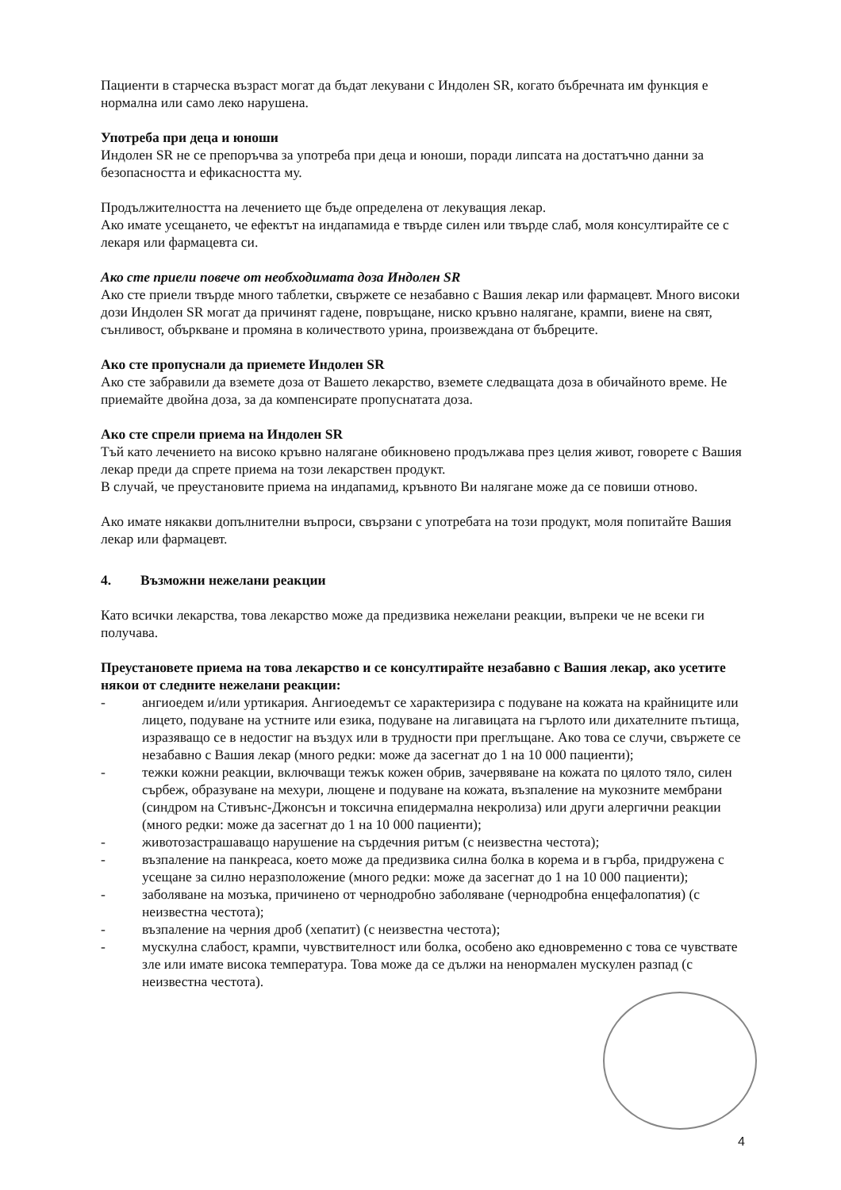Пациенти в старческа възраст могат да бъдат лекувани с Индолен SR, когато бъбречната им функция е нормална или само леко нарушена.
Употреба при деца и юноши
Индолен SR не се препоръчва за употреба при деца и юноши, поради липсата на достатъчно данни за безопасността и ефикасността му.
Продължителността на лечението ще бъде определена от лекуващия лекар.
Ако имате усещането, че ефектът на индапамида е твърде силен или твърде слаб, моля консултирайте се с лекаря или фармацевта си.
Ако сте приели повече от необходимата доза Индолен SR
Ако сте приели твърде много таблетки, свържете се незабавно с Вашия лекар или фармацевт. Много високи дози Индолен SR могат да причинят гадене, повръщане, ниско кръвно налягане, крампи, виене на свят, сънливост, объркване и промяна в количеството урина, произвеждана от бъбреците.
Ако сте пропуснали да приемете Индолен SR
Ако сте забравили да вземете доза от Вашето лекарство, вземете следващата доза в обичайното време. Не приемайте двойна доза, за да компенсирате пропуснатата доза.
Ако сте спрели приема на Индолен SR
Тъй като лечението на високо кръвно налягане обикновено продължава през целия живот, говорете с Вашия лекар преди да спрете приема на този лекарствен продукт.
В случай, че преустановите приема на индапамид, кръвното Ви налягане може да се повиши отново.
Ако имате някакви допълнителни въпроси, свързани с употребата на този продукт, моля попитайте Вашия лекар или фармацевт.
4. Възможни нежелани реакции
Като всички лекарства, това лекарство може да предизвика нежелани реакции, въпреки че не всеки ги получава.
Преустановете приема на това лекарство и се консултирайте незабавно с Вашия лекар, ако усетите някои от следните нежелани реакции:
- ангиоедем и/или уртикария. Ангиоедемът се характеризира с подуване на кожата на крайниците или лицето, подуване на устните или езика, подуване на лигавицата на гърлото или дихателните пътища, изразяващо се в недостиг на въздух или в трудности при преглъщане. Ако това се случи, свържете се незабавно с Вашия лекар (много редки: може да засегнат до 1 на 10 000 пациенти);
- тежки кожни реакции, включващи тежък кожен обрив, зачервяване на кожата по цялото тяло, силен сърбеж, образуване на мехури, лющене и подуване на кожата, възпаление на мукозните мембрани (синдром на Стивънс-Джонсън и токсична епидермална некролиза) или други алергични реакции (много редки: може да засегнат до 1 на 10 000 пациенти);
- животозастрашаващо нарушение на сърдечния ритъм (с неизвестна честота);
- възпаление на панкреаса, което може да предизвика силна болка в корема и в гърба, придружена с усещане за силно неразположение (много редки: може да засегнат до 1 на 10 000 пациенти);
- заболяване на мозъка, причинено от чернодробно заболяване (чернодробна енцефалопатия) (с неизвестна честота);
- възпаление на черния дроб (хепатит) (с неизвестна честота);
- мускулна слабост, крампи, чувствителност или болка, особено ако едновременно с това се чувствате зле или имате висока температура. Това може да се дължи на ненормален мускулен разпад (с неизвестна честота).
4